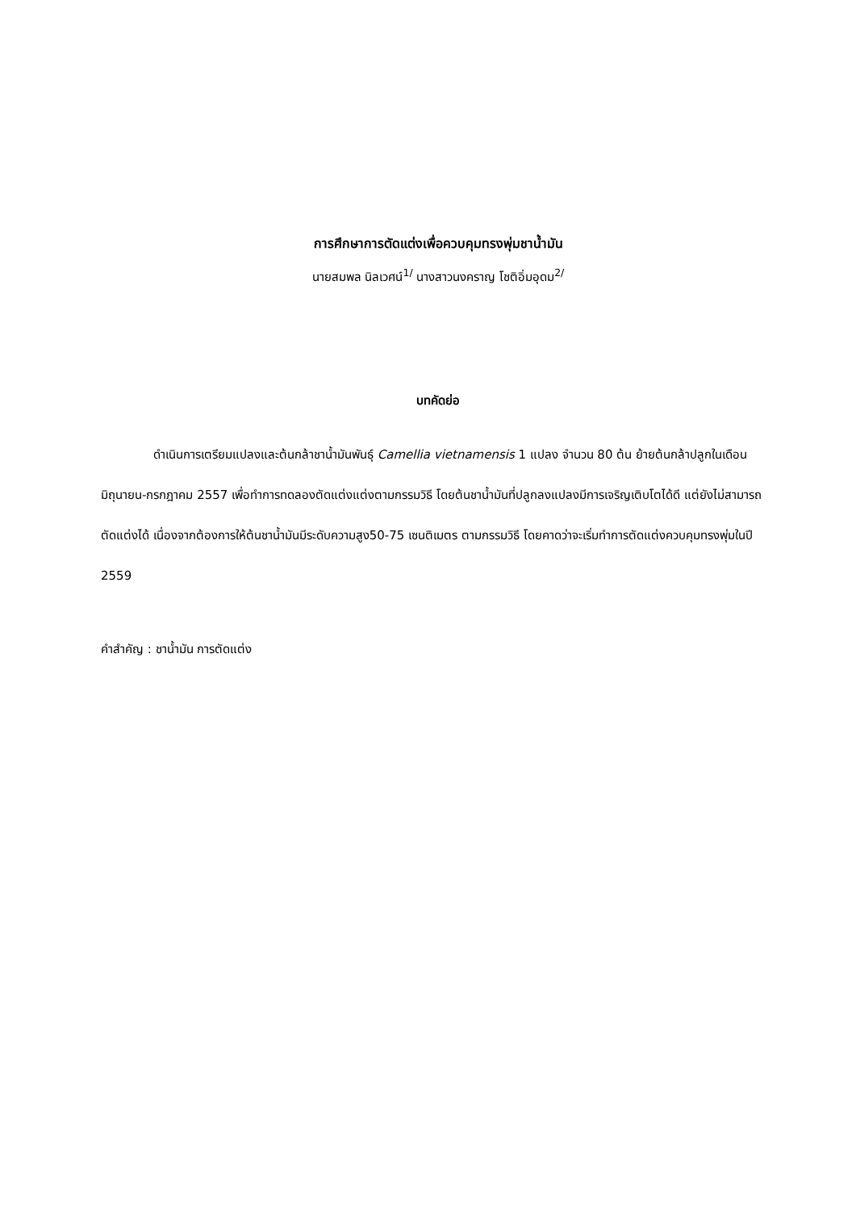การศึกษาการตัดแต่งเพื่อควบคุมทรงพุ่มชาน้ำมัน
นายสมพล นิลเวศน์<sup>1/</sup> นางสาวนงคราญ โชติอิ่มอุดม<sup>2/</sup>
บทคัดย่อ
ดำเนินการเตรียมแปลงและต้นกล้าชาน้ำมันพันธุ์ Camellia vietnamensis 1 แปลง จำนวน 80 ต้น ย้ายต้นกล้าปลูกในเดือนมิถุนายน-กรกฎาคม 2557 เพื่อทำการทดลองตัดแต่งแต่งตามกรรมวิธี โดยต้นชาน้ำมันที่ปลูกลงแปลงมีการเจริญเติบโตได้ดี แต่ยังไม่สามารถตัดแต่งได้ เนื่องจากต้องการให้ต้นชาน้ำมันมีระดับความสูง50-75 เซนติเมตร ตามกรรมวิธี โดยคาดว่าจะเริ่มทำการตัดแต่งควบคุมทรงพุ่มในปี 2559
คำสำคัญ : ชาน้ำมัน การตัดแต่ง